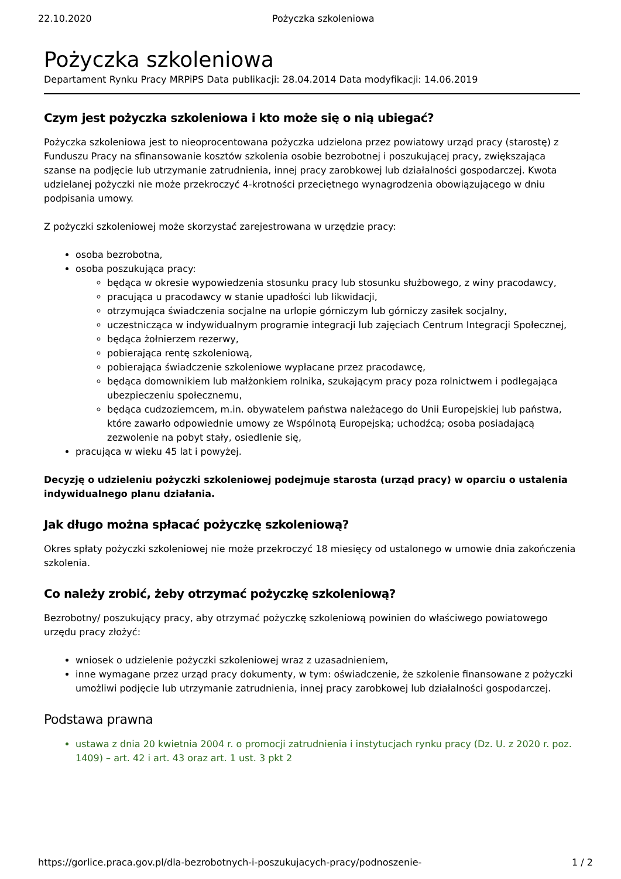22.10.2020 Pożyczka szkoleniowa
Pożyczka szkoleniowa
Departament Rynku Pracy MRPiPS Data publikacji: 28.04.2014 Data modyfikacji: 14.06.2019
Czym jest pożyczka szkoleniowa i kto może się o nią ubiegać?
Pożyczka szkoleniowa jest to nieoprocentowana pożyczka udzielona przez powiatowy urząd pracy (starostę) z Funduszu Pracy na sfinansowanie kosztów szkolenia osobie bezrobotnej i poszukującej pracy, zwiększająca szanse na podjęcie lub utrzymanie zatrudnienia, innej pracy zarobkowej lub działalności gospodarczej. Kwota udzielanej pożyczki nie może przekroczyć 4-krotności przeciętnego wynagrodzenia obowiązującego w dniu podpisania umowy.
Z pożyczki szkoleniowej może skorzystać zarejestrowana w urzędzie pracy:
osoba bezrobotna,
osoba poszukująca pracy:
będąca w okresie wypowiedzenia stosunku pracy lub stosunku służbowego, z winy pracodawcy,
pracująca u pracodawcy w stanie upadłości lub likwidacji,
otrzymująca świadczenia socjalne na urlopie górniczym lub górniczy zasiłek socjalny,
uczestnicząca w indywidualnym programie integracji lub zajęciach Centrum Integracji Społecznej,
będąca żołnierzem rezerwy,
pobierająca rentę szkoleniową,
pobierająca świadczenie szkoleniowe wypłacane przez pracodawcę,
będąca domownikiem lub małżonkiem rolnika, szukającym pracy poza rolnictwem i podlegająca ubezpieczeniu społecznemu,
będąca cudzoziemcem, m.in. obywatelem państwa należącego do Unii Europejskiej lub państwa, które zawarło odpowiednie umowy ze Wspólnotą Europejską; uchodźcą; osoba posiadającą zezwolenie na pobyt stały, osiedlenie się,
pracująca w wieku 45 lat i powyżej.
Decyzję o udzieleniu pożyczki szkoleniowej podejmuje starosta (urząd pracy) w oparciu o ustalenia indywidualnego planu działania.
Jak długo można spłacać pożyczkę szkoleniową?
Okres spłaty pożyczki szkoleniowej nie może przekroczyć 18 miesięcy od ustalonego w umowie dnia zakończenia szkolenia.
Co należy zrobić, żeby otrzymać pożyczkę szkoleniową?
Bezrobotny/ poszukujący pracy, aby otrzymać pożyczkę szkoleniową powinien do właściwego powiatowego urzędu pracy złożyć:
wniosek o udzielenie pożyczki szkoleniowej wraz z uzasadnieniem,
inne wymagane przez urząd pracy dokumenty, w tym: oświadczenie, że szkolenie finansowane z pożyczki umożliwi podjęcie lub utrzymanie zatrudnienia, innej pracy zarobkowej lub działalności gospodarczej.
Podstawa prawna
ustawa z dnia 20 kwietnia 2004 r. o promocji zatrudnienia i instytucjach rynku pracy (Dz. U. z 2020 r. poz. 1409) – art. 42 i art. 43 oraz art. 1 ust. 3 pkt 2
https://gorlice.praca.gov.pl/dla-bezrobotnych-i-poszukujacych-pracy/podnoszenie- 1 / 2